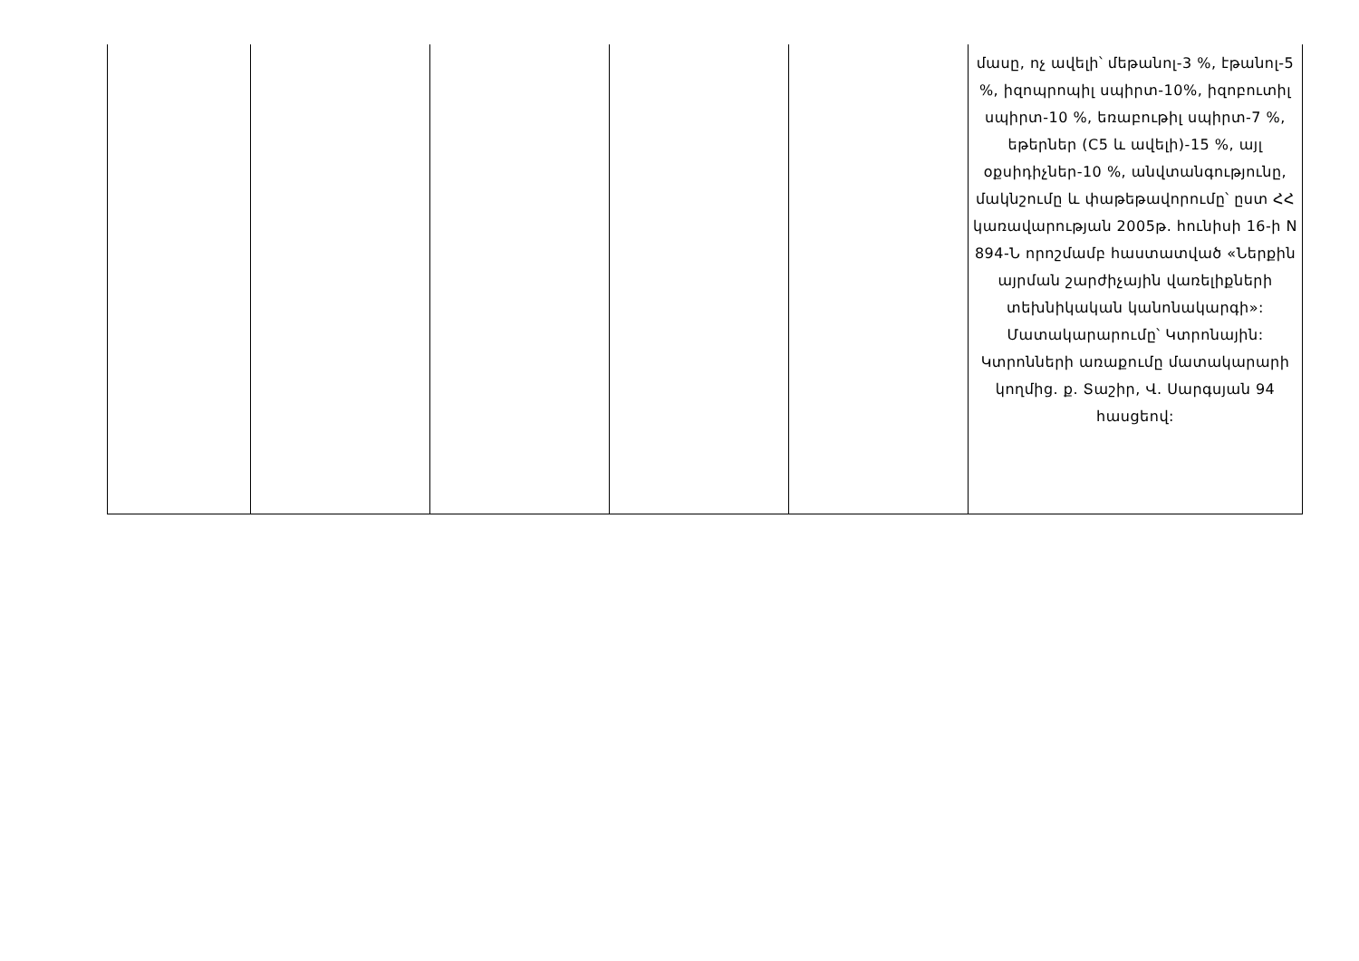| | | | | | մասը, ոչ ավելի՝ մեթանոլ-3 %, էթանոլ-5 %, իզոպրոպիլ սպիրտ-10%, իզոբուտիլ սպիրտ-10 %, եռաբութիլ սպիրտ-7 %, եթերներ (C5 և ավելի)-15 %, այլ օքսիդիչներ-10 %, անվտանգությունը, մակնշումը և փաթեթավորումը՝ ըստ ՀՀ կառավարության 2005թ. հունիսի 16-ի N 894-Ն որոշմամբ հաստատված «Ներքին այրման շարժիչային վառելիքների տեխնիկական կանոնակարգի»: Մատակարարումը՝ Կտրոնային: Կտրոնների առաքումը մատակարարի կողմից. ք. Տաշիր, Վ. Սարգսյան 94 հասցեով: |